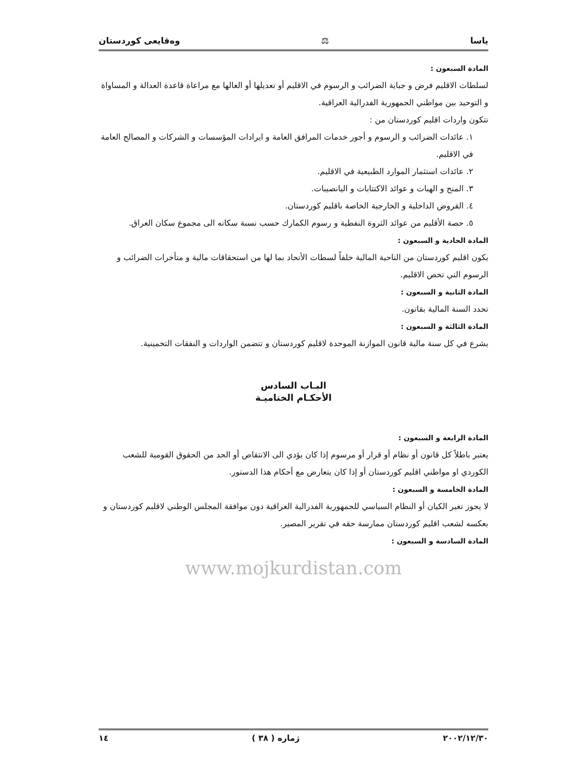ياسا ⚖ وەقايعى كوردستان
المادة السبعون :
لسلطات الاقليم فرض و جباية الضرائب و الرسوم في الاقليم أو تعديلها أو الغالها مع مراعاة قاعدة العدالة و المساواة و التوحيد بين مواطني الجمهورية الفدرالية العراقية.
تتكون واردات اقليم كوردستان من :
١. عائدات الضرائب و الرسوم و أجور خدمات المرافق العامة و ايرادات المؤسسات و الشركات و المصالح العامة في الاقليم.
٢. عائدات استثمار الموارد الطبيعية في الاقليم.
٣. المنح و الهبات و عوائد الاكتتابات و اليانصيبات.
٤. القروض الداخلية و الخارجية الخاصة باقليم كوردستان.
٥. حصة الأقليم من عوائد الثروة النفطية و رسوم الكمارك حسب نسبة سكانه الى مجموع سكان العراق.
المادة الحادية و السبعون :
يكون اقليم كوردستان من الناحية المالية خلفاً لسطات الأتحاد بما لها من استحقاقات مالية و متأخرات الضرائب و الرسوم التي تخص الاقليم.
المادة الثانية و السبعون :
تحدد السنة المالية بقانون.
المادة الثالثة و السبعون :
يشرع في كل سنة مالية قانون الموازنة الموحدة لاقليم كوردستان و تتضمن الواردات و النفقات التخمينية.
البـاب السادس
الأحكـام الختاميـة
المادة الرابعة و السبعون :
يعتبر باطلاً كل قانون أو نظام أو قرار أو مرسوم إذا كان يؤدي الى الانتقاص أو الحد من الحقوق القومية للشعب الكوردي او مواطني اقليم كوردستان أو إذا كان يتعارض مع أحكام هذا الدستور.
المادة الخامسة و السبعون :
لا يجوز تغير الكيان أو النظام السياسي للجمهورية الفدرالية العراقية دون موافقة المجلس الوطني لاقليم كوردستان و بعكسه لشعب اقليم كوردستان ممارسة حقه في تقرير المصير.
المادة السادسة و السبعون :
www.mojkurdistan.com
٢٠٠٢/١٢/٣٠ ژمارە ( ٣٨ ) ١٤